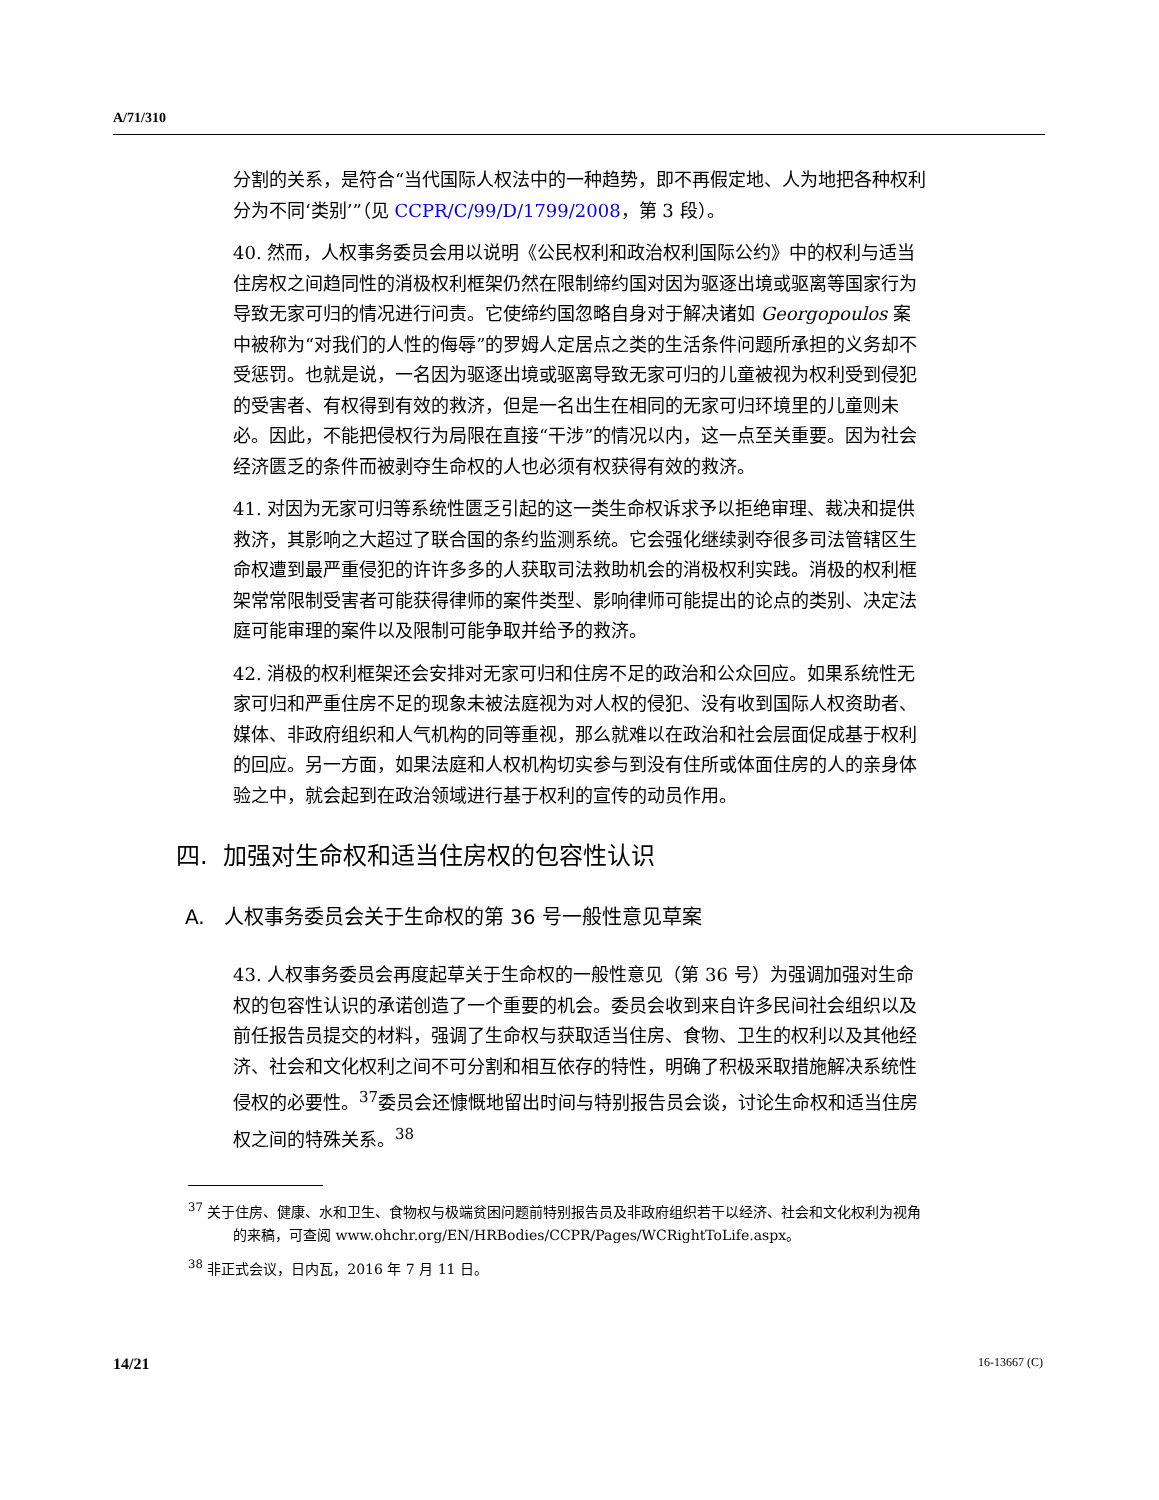A/71/310
分割的关系，是符合“当代国际人权法中的一种趋势，即不再假定地、人为地把各种权利分为不同‘类别’”（见 CCPR/C/99/D/1799/2008，第 3 段）。
40. 然而，人权事务委员会用以说明《公民权利和政治权利国际公约》中的权利与适当住房权之间趋同性的消极权利框架仍然在限制缔约国对因为驱逐出境或驱离等国家行为导致无家可归的情况进行问责。它使缔约国忽略自身对于解决诸如 Georgopoulos 案中被称为“对我们的人性的侮辱”的罗姆人定居点之类的生活条件问题所承担的义务却不受惩罚。也就是说，一名因为驱逐出境或驱离导致无家可归的儿童被视为权利受到侵犯的受害者、有权得到有效的救济，但是一名出生在相同的无家可归环境里的儿童则未必。因此，不能把侵权行为局限在直接“干涉”的情况以内，这一点至关重要。因为社会经济匮乏的条件而被剥夺生命权的人也必须有权获得有效的救济。
41. 对因为无家可归等系统性匮乏引起的这一类生命权诉求予以拒绝审理、裁决和提供救济，其影响之大超过了联合国的条约监测系统。它会强化继续剥夺很多司法管辖区生命权遭到最严重侵犯的许许多多的人获取司法救助机会的消极权利实践。消极的权利框架常常限制受害者可能获得律师的案件类型、影响律师可能提出的论点的类别、决定法庭可能审理的案件以及限制可能争取并给予的救济。
42. 消极的权利框架还会安排对无家可归和住房不足的政治和公众回应。如果系统性无家可归和严重住房不足的现象未被法庭视为对人权的侵犯、没有收到国际人权资助者、媒体、非政府组织和人气机构的同等重视，那么就难以在政治和社会层面促成基于权利的回应。另一方面，如果法庭和人权机构切实参与到没有住所或体面住房的人的亲身体验之中，就会起到在政治领域进行基于权利的宣传的动员作用。
四. 加强对生命权和适当住房权的包容性认识
A. 人权事务委员会关于生命权的第 36 号一般性意见草案
43. 人权事务委员会再度起草关于生命权的一般性意见（第 36 号）为强调加强对生命权的包容性认识的承诺创造了一个重要的机会。委员会收到来自许多民间社会组织以及前任报告员提交的材料，强调了生命权与获取适当住房、食物、卫生的权利以及其他经济、社会和文化权利之间不可分割和相互依存的特性，明确了积极采取措施解决系统性侵权的必要性。<sup>37</sup>委员会还慷慨地留出时间与特别报告员会谈，讨论生命权和适当住房权之间的特殊关系。<sup>38</sup>
<sup>37</sup> 关于住房、健康、水和卫生、食物权与极端贫困问题前特别报告员及非政府组织若干以经济、社会和文化权利为视角的来稿，可查阅 www.ohchr.org/EN/HRBodies/CCPR/Pages/WCRightToLife.aspx。
<sup>38</sup> 非正式会议，日内瓦，2016 年 7 月 11 日。
14/21 16-13667 (C)